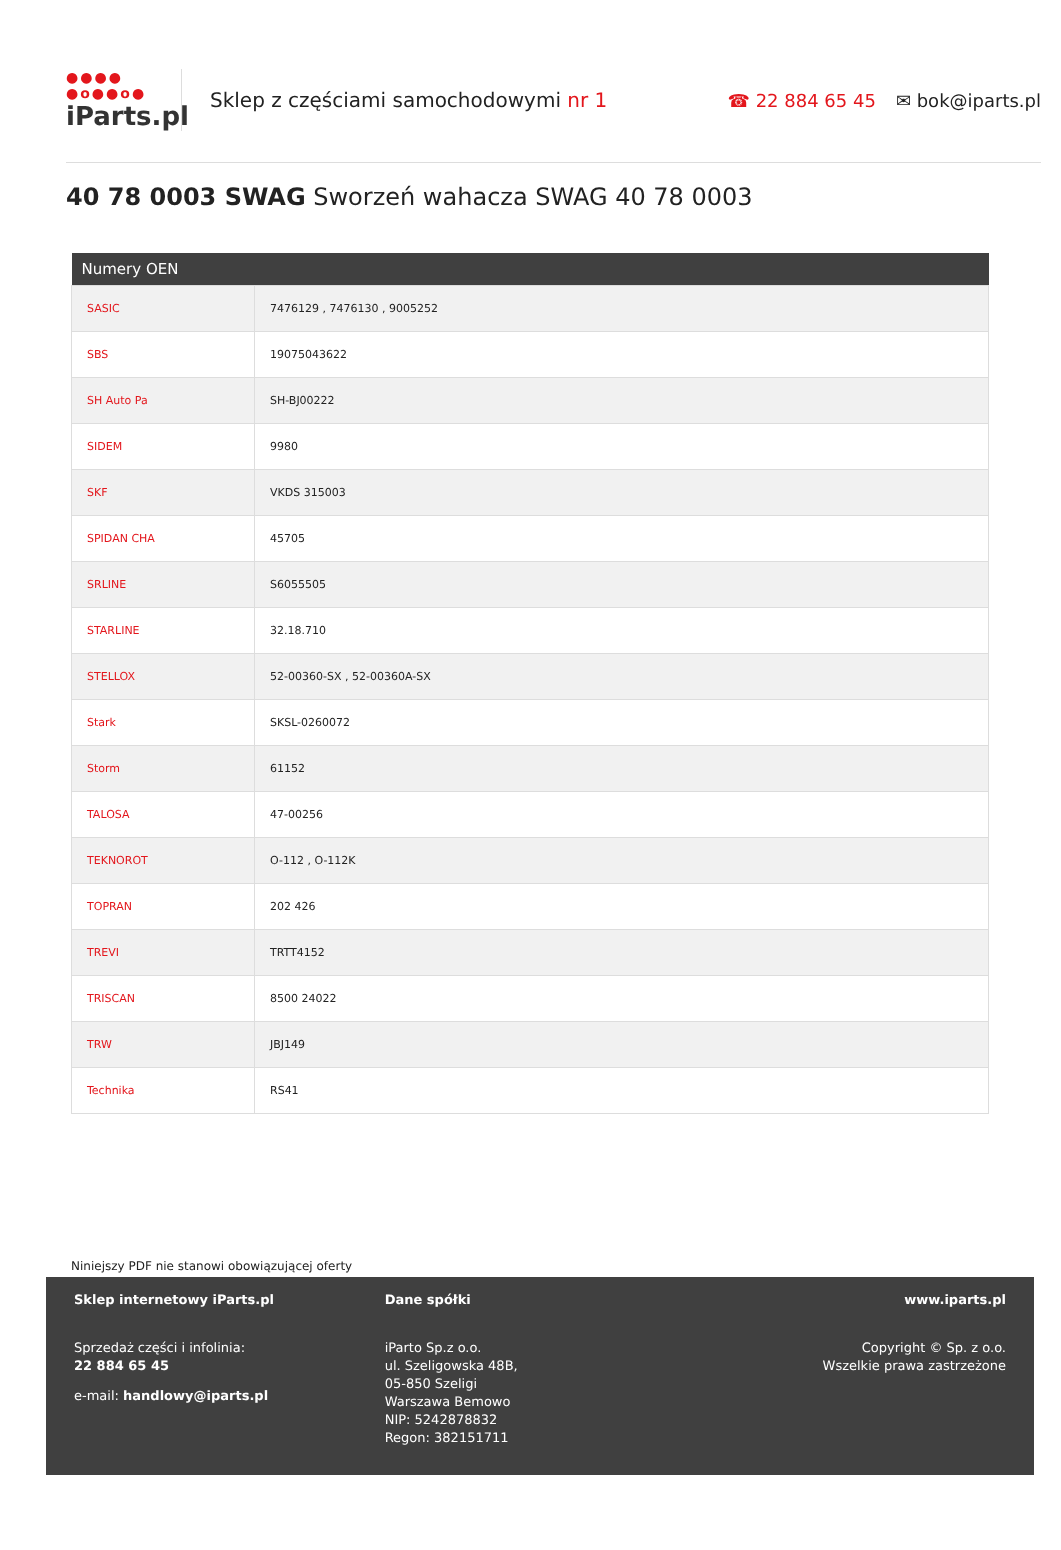●●●●
●o●●o●
iParts.pl
Sklep z częściami samochodowymi nr 1
☎ 22 884 65 45 ✉ bok@iparts.pl
40 78 0003 SWAG Sworzeń wahacza SWAG 40 78 0003
| Numery OEN | |
| --- | --- |
| SASIC | 7476129 , 7476130 , 9005252 |
| SBS | 19075043622 |
| SH Auto Pa | SH-BJ00222 |
| SIDEM | 9980 |
| SKF | VKDS 315003 |
| SPIDAN CHA | 45705 |
| SRLINE | S6055505 |
| STARLINE | 32.18.710 |
| STELLOX | 52-00360-SX , 52-00360A-SX |
| Stark | SKSL-0260072 |
| Storm | 61152 |
| TALOSA | 47-00256 |
| TEKNOROT | O-112 , O-112K |
| TOPRAN | 202 426 |
| TREVI | TRTT4152 |
| TRISCAN | 8500 24022 |
| TRW | JBJ149 |
| Technika | RS41 |
Niniejszy PDF nie stanowi obowiązującej oferty
Sklep internetowy iParts.pl
Sprzedaż części i infolinia:
22 884 65 45
e-mail: handlowy@iparts.pl
Dane spółki
iParto Sp.z o.o.
ul. Szeligowska 48B,
05-850 Szeligi
Warszawa Bemowo
NIP: 5242878832
Regon: 382151711
www.iparts.pl
Copyright © Sp. z o.o.
Wszelkie prawa zastrzeżone